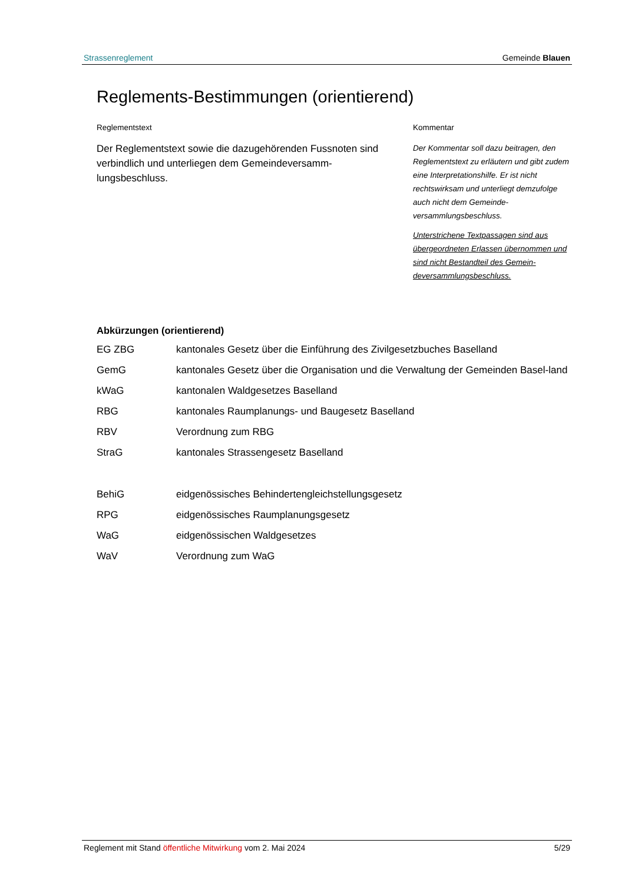Strassenreglement Gemeinde Blauen
Reglements-Bestimmungen (orientierend)
Reglementstext
Der Reglementstext sowie die dazugehörenden Fussnoten sind verbindlich und unterliegen dem Gemeindeversamm-lungsbeschluss.
Kommentar
Der Kommentar soll dazu beitragen, den Reglementstext zu erläutern und gibt zudem eine Interpretationshilfe. Er ist nicht rechtswirksam und unterliegt demzufolge auch nicht dem Gemeinde-versammlungsbeschluss.
Unterstrichene Textpassagen sind aus übergeordneten Erlassen übernommen und sind nicht Bestandteil des Gemein-deversammlungsbeschluss.
Abkürzungen (orientierend)
| EG ZBG | kantonales Gesetz über die Einführung des Zivilgesetzbuches Baselland |
| GemG | kantonales Gesetz über die Organisation und die Verwaltung der Gemeinden Basel-land |
| kWaG | kantonalen Waldgesetzes Baselland |
| RBG | kantonales Raumplanungs- und Baugesetz Baselland |
| RBV | Verordnung zum RBG |
| StraG | kantonales Strassengesetz Baselland |
| BehiG | eidgenössisches Behindertengleichstellungsgesetz |
| RPG | eidgenössisches Raumplanungsgesetz |
| WaG | eidgenössischen Waldgesetzes |
| WaV | Verordnung zum WaG |
Reglement mit Stand öffentliche Mitwirkung vom 2. Mai 2024 5/29